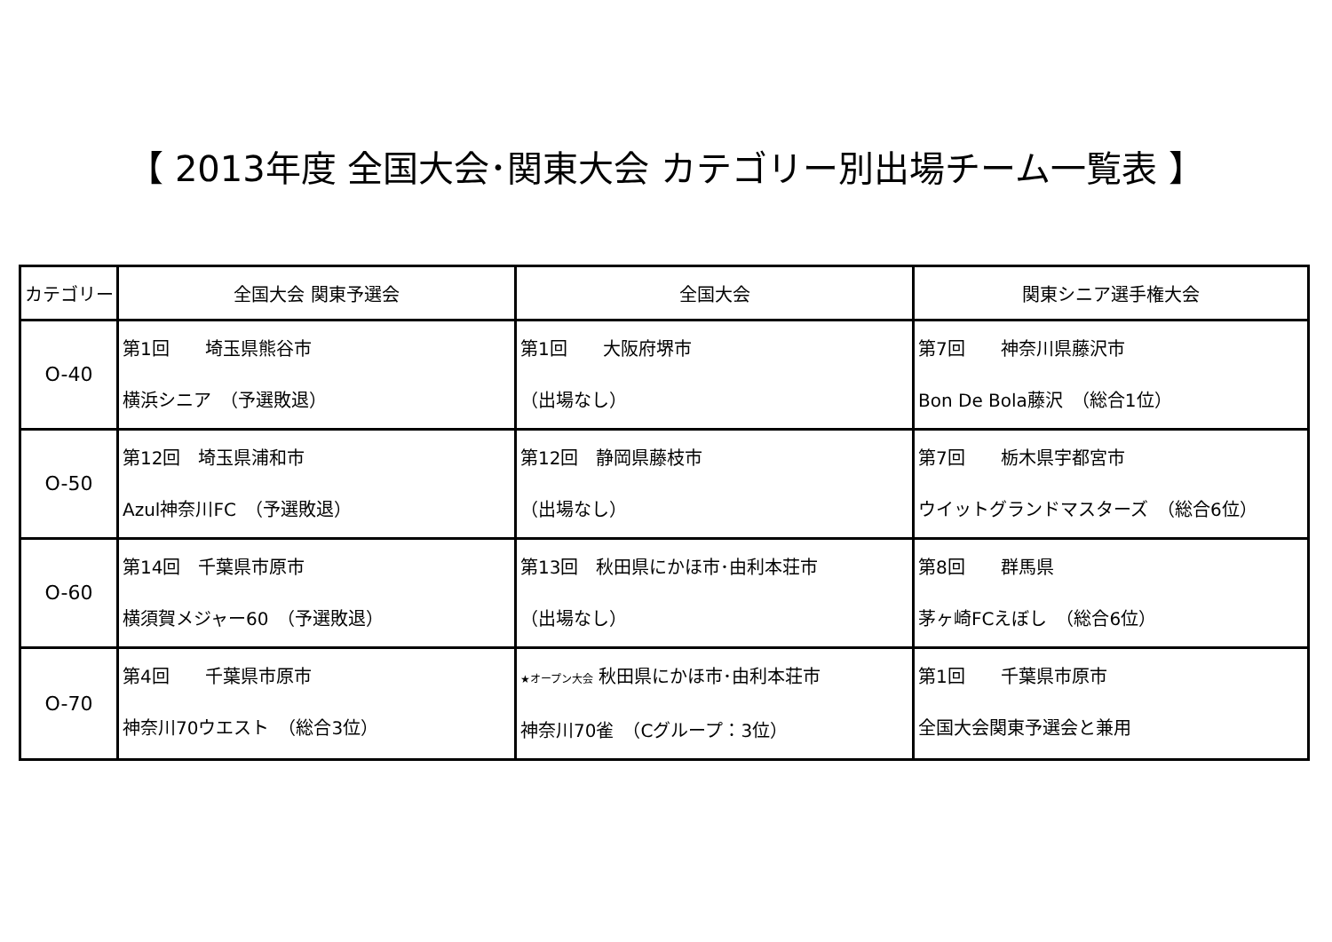【 2013年度 全国大会･関東大会 カテゴリー別出場チーム一覧表 】
| カテゴリー | 全国大会 関東予選会 | 全国大会 | 関東シニア選手権大会 |
| --- | --- | --- | --- |
| O-40 | 第1回 埼玉県熊谷市 横浜シニア （予選敗退） | 第1回 大阪府堺市 （出場なし） | 第7回 神奈川県藤沢市 Bon De Bola藤沢 （総合1位） |
| O-50 | 第12回 埼玉県浦和市 Azul神奈川FC （予選敗退） | 第12回 静岡県藤枝市 （出場なし） | 第7回 栃木県宇都宮市 ウイットグランドマスターズ （総合6位） |
| O-60 | 第14回 千葉県市原市 横須賀メジャー60 （予選敗退） | 第13回 秋田県にかほ市･由利本荘市 （出場なし） | 第8回 群馬県 茅ヶ崎FCえぼし （総合6位） |
| O-70 | 第4回 千葉県市原市 神奈川70ウエスト （総合3位） | ★オープン大会 秋田県にかほ市･由利本荘市 神奈川70雀 （Cグループ：3位） | 第1回 千葉県市原市 全国大会関東予選会と兼用 |